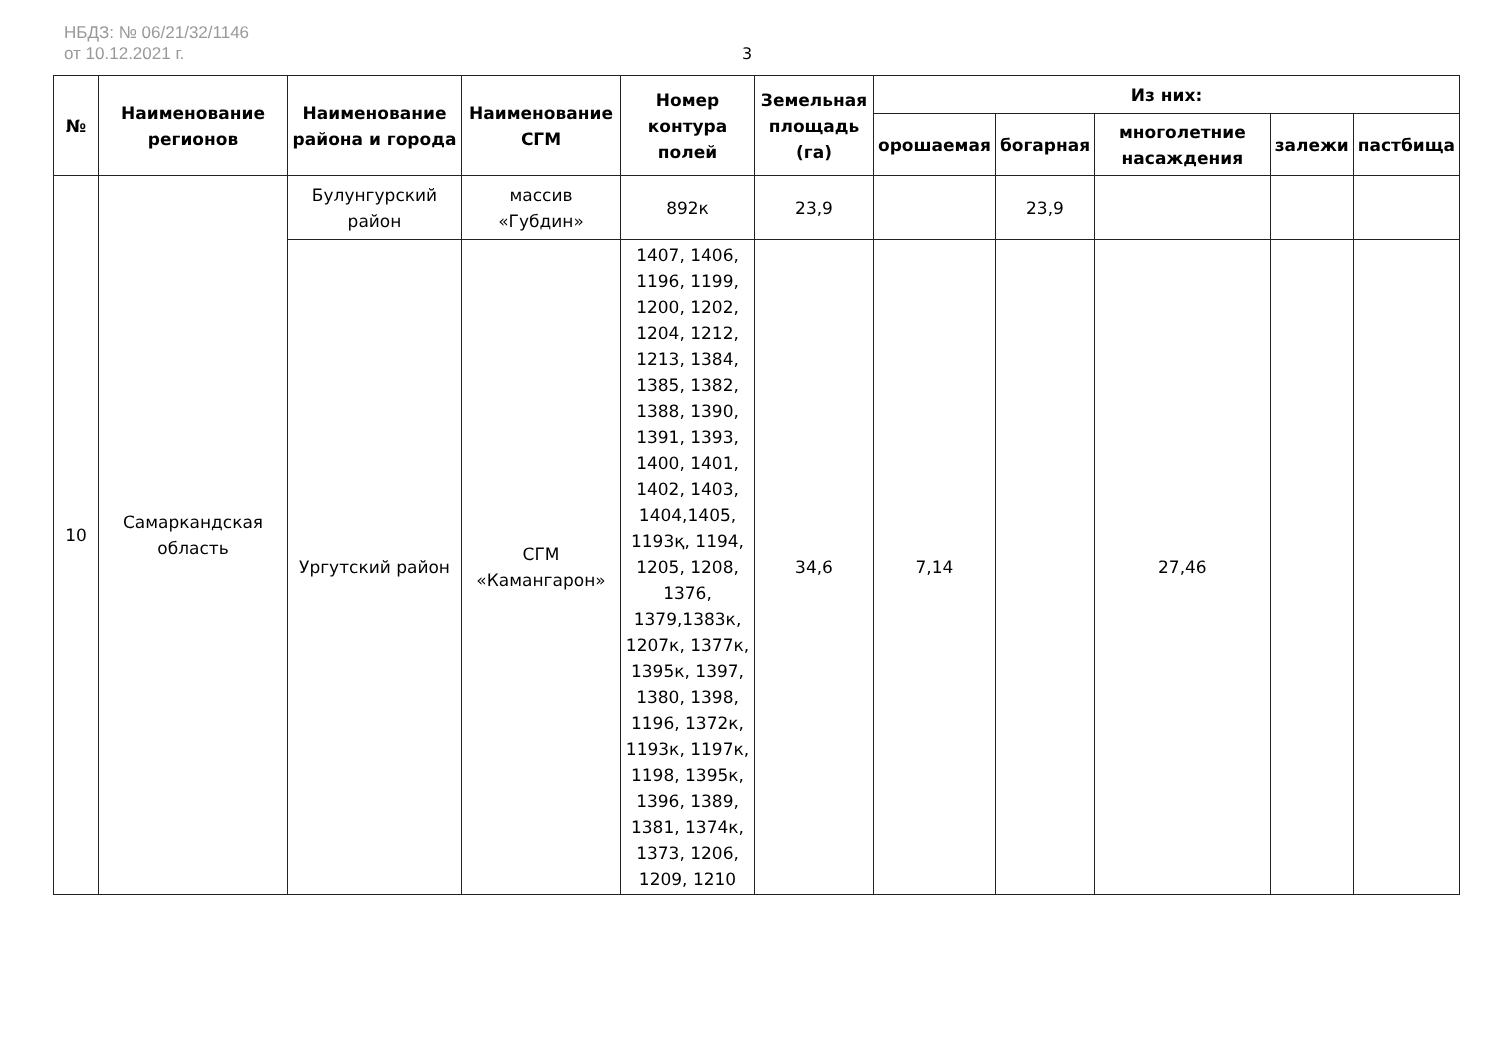НБДЗ: № 06/21/32/1146
от 10.12.2021 г.
3
| № | Наименование регионов | Наименование района и города | Наименование СГМ | Номер контура полей | Земельная площадь (га) | Из них: | | | | |
| --- | --- | --- | --- | --- | --- | --- | --- | --- | --- | --- |
| | | | | | | орошаемая | богарная | многолетние насаждения | залежи | пастбища |
| 10 | Самаркандская область | Булунгурский район | массив «Губдин» | 892к | 23,9 | | 23,9 | | | |
| | | Ургутский район | СГМ «Камангарон» | 1407, 1406, 1196, 1199, 1200, 1202, 1204, 1212, 1213, 1384, 1385, 1382, 1388, 1390, 1391, 1393, 1400, 1401, 1402, 1403, 1404,1405, 1193қ, 1194, 1205, 1208, 1376, 1379,1383к, 1207к, 1377к, 1395к, 1397, 1380, 1398, 1196, 1372к, 1193к, 1197к, 1198, 1395к, 1396, 1389, 1381, 1374к, 1373, 1206, 1209, 1210 | 34,6 | 7,14 | | 27,46 | | |